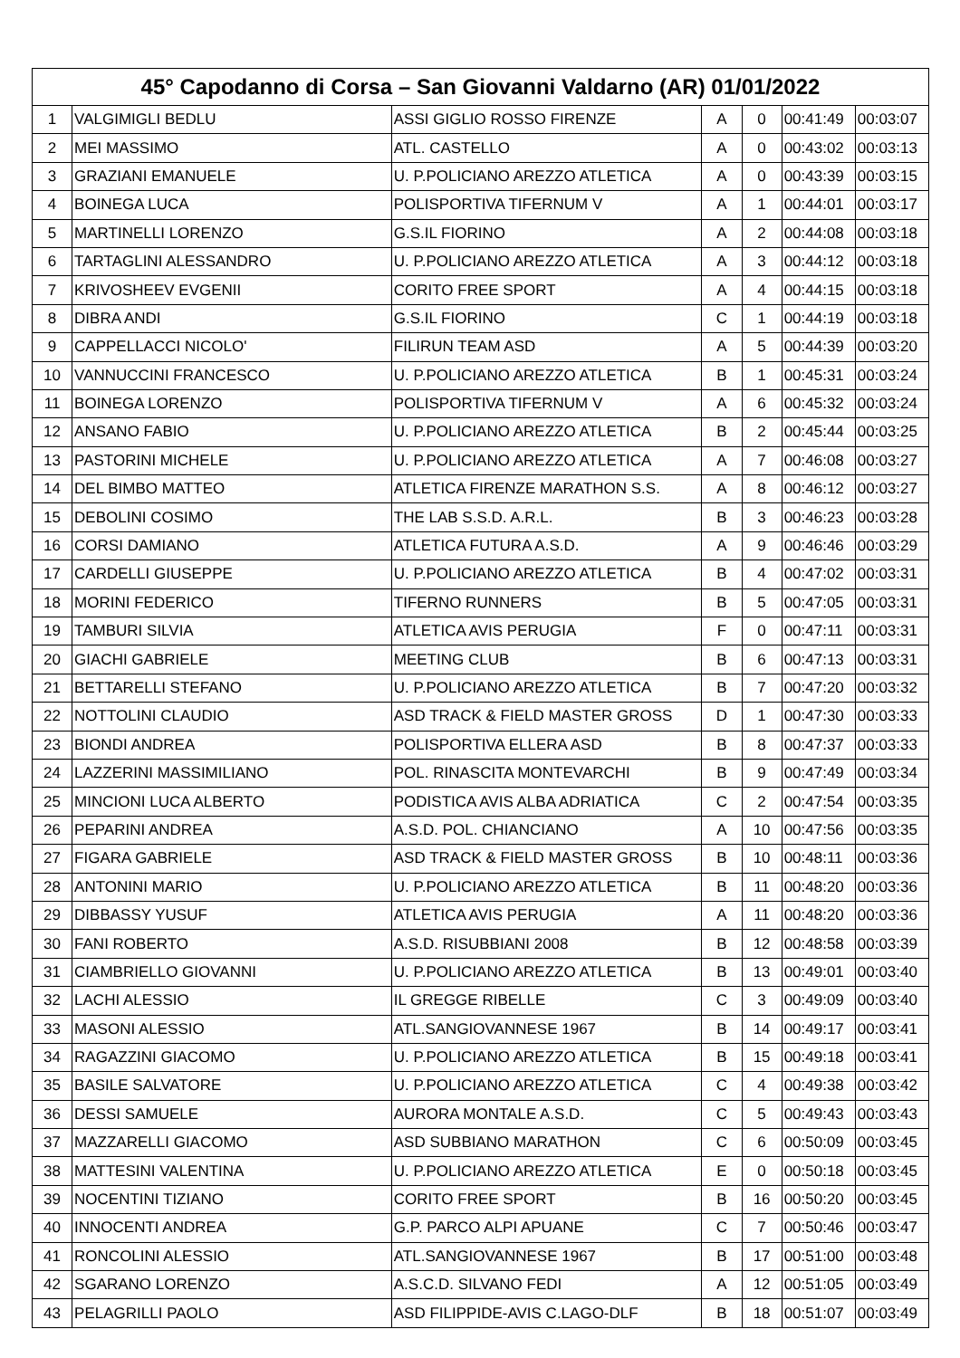| 45° Capodanno di Corsa – San Giovanni Valdarno (AR) 01/01/2022 | | | | | | |
| --- | --- | --- | --- | --- | --- | --- |
| 1 | VALGIMIGLI BEDLU | ASSI GIGLIO ROSSO FIRENZE | A | 0 | 00:41:49 | 00:03:07 |
| 2 | MEI MASSIMO | ATL. CASTELLO | A | 0 | 00:43:02 | 00:03:13 |
| 3 | GRAZIANI EMANUELE | U. P.POLICIANO AREZZO ATLETICA | A | 0 | 00:43:39 | 00:03:15 |
| 4 | BOINEGA LUCA | POLISPORTIVA TIFERNUM V | A | 1 | 00:44:01 | 00:03:17 |
| 5 | MARTINELLI LORENZO | G.S.IL FIORINO | A | 2 | 00:44:08 | 00:03:18 |
| 6 | TARTAGLINI ALESSANDRO | U. P.POLICIANO AREZZO ATLETICA | A | 3 | 00:44:12 | 00:03:18 |
| 7 | KRIVOSHEEV EVGENII | CORITO FREE SPORT | A | 4 | 00:44:15 | 00:03:18 |
| 8 | DIBRA ANDI | G.S.IL FIORINO | C | 1 | 00:44:19 | 00:03:18 |
| 9 | CAPPELLACCI NICOLO' | FILIRUN TEAM ASD | A | 5 | 00:44:39 | 00:03:20 |
| 10 | VANNUCCINI FRANCESCO | U. P.POLICIANO AREZZO ATLETICA | B | 1 | 00:45:31 | 00:03:24 |
| 11 | BOINEGA LORENZO | POLISPORTIVA TIFERNUM V | A | 6 | 00:45:32 | 00:03:24 |
| 12 | ANSANO FABIO | U. P.POLICIANO AREZZO ATLETICA | B | 2 | 00:45:44 | 00:03:25 |
| 13 | PASTORINI MICHELE | U. P.POLICIANO AREZZO ATLETICA | A | 7 | 00:46:08 | 00:03:27 |
| 14 | DEL BIMBO MATTEO | ATLETICA FIRENZE MARATHON S.S. | A | 8 | 00:46:12 | 00:03:27 |
| 15 | DEBOLINI COSIMO | THE LAB S.S.D. A.R.L. | B | 3 | 00:46:23 | 00:03:28 |
| 16 | CORSI DAMIANO | ATLETICA FUTURA A.S.D. | A | 9 | 00:46:46 | 00:03:29 |
| 17 | CARDELLI GIUSEPPE | U. P.POLICIANO AREZZO ATLETICA | B | 4 | 00:47:02 | 00:03:31 |
| 18 | MORINI FEDERICO | TIFERNO RUNNERS | B | 5 | 00:47:05 | 00:03:31 |
| 19 | TAMBURI SILVIA | ATLETICA AVIS PERUGIA | F | 0 | 00:47:11 | 00:03:31 |
| 20 | GIACHI GABRIELE | MEETING CLUB | B | 6 | 00:47:13 | 00:03:31 |
| 21 | BETTARELLI STEFANO | U. P.POLICIANO AREZZO ATLETICA | B | 7 | 00:47:20 | 00:03:32 |
| 22 | NOTTOLINI CLAUDIO | ASD TRACK & FIELD MASTER GROSS | D | 1 | 00:47:30 | 00:03:33 |
| 23 | BIONDI ANDREA | POLISPORTIVA ELLERA ASD | B | 8 | 00:47:37 | 00:03:33 |
| 24 | LAZZERINI MASSIMILIANO | POL. RINASCITA MONTEVARCHI | B | 9 | 00:47:49 | 00:03:34 |
| 25 | MINCIONI LUCA ALBERTO | PODISTICA AVIS ALBA ADRIATICA | C | 2 | 00:47:54 | 00:03:35 |
| 26 | PEPARINI ANDREA | A.S.D. POL. CHIANCIANO | A | 10 | 00:47:56 | 00:03:35 |
| 27 | FIGARA GABRIELE | ASD TRACK & FIELD MASTER GROSS | B | 10 | 00:48:11 | 00:03:36 |
| 28 | ANTONINI MARIO | U. P.POLICIANO AREZZO ATLETICA | B | 11 | 00:48:20 | 00:03:36 |
| 29 | DIBBASSY YUSUF | ATLETICA AVIS PERUGIA | A | 11 | 00:48:20 | 00:03:36 |
| 30 | FANI ROBERTO | A.S.D. RISUBBIANI 2008 | B | 12 | 00:48:58 | 00:03:39 |
| 31 | CIAMBRIELLO GIOVANNI | U. P.POLICIANO AREZZO ATLETICA | B | 13 | 00:49:01 | 00:03:40 |
| 32 | LACHI ALESSIO | IL GREGGE RIBELLE | C | 3 | 00:49:09 | 00:03:40 |
| 33 | MASONI ALESSIO | ATL.SANGIOVANNESE 1967 | B | 14 | 00:49:17 | 00:03:41 |
| 34 | RAGAZZINI GIACOMO | U. P.POLICIANO AREZZO ATLETICA | B | 15 | 00:49:18 | 00:03:41 |
| 35 | BASILE SALVATORE | U. P.POLICIANO AREZZO ATLETICA | C | 4 | 00:49:38 | 00:03:42 |
| 36 | DESSI SAMUELE | AURORA MONTALE A.S.D. | C | 5 | 00:49:43 | 00:03:43 |
| 37 | MAZZARELLI GIACOMO | ASD SUBBIANO MARATHON | C | 6 | 00:50:09 | 00:03:45 |
| 38 | MATTESINI VALENTINA | U. P.POLICIANO AREZZO ATLETICA | E | 0 | 00:50:18 | 00:03:45 |
| 39 | NOCENTINI TIZIANO | CORITO FREE SPORT | B | 16 | 00:50:20 | 00:03:45 |
| 40 | INNOCENTI ANDREA | G.P. PARCO ALPI APUANE | C | 7 | 00:50:46 | 00:03:47 |
| 41 | RONCOLINI ALESSIO | ATL.SANGIOVANNESE 1967 | B | 17 | 00:51:00 | 00:03:48 |
| 42 | SGARANO LORENZO | A.S.C.D. SILVANO FEDI | A | 12 | 00:51:05 | 00:03:49 |
| 43 | PELAGRILLI PAOLO | ASD FILIPPIDE-AVIS C.LAGO-DLF | B | 18 | 00:51:07 | 00:03:49 |